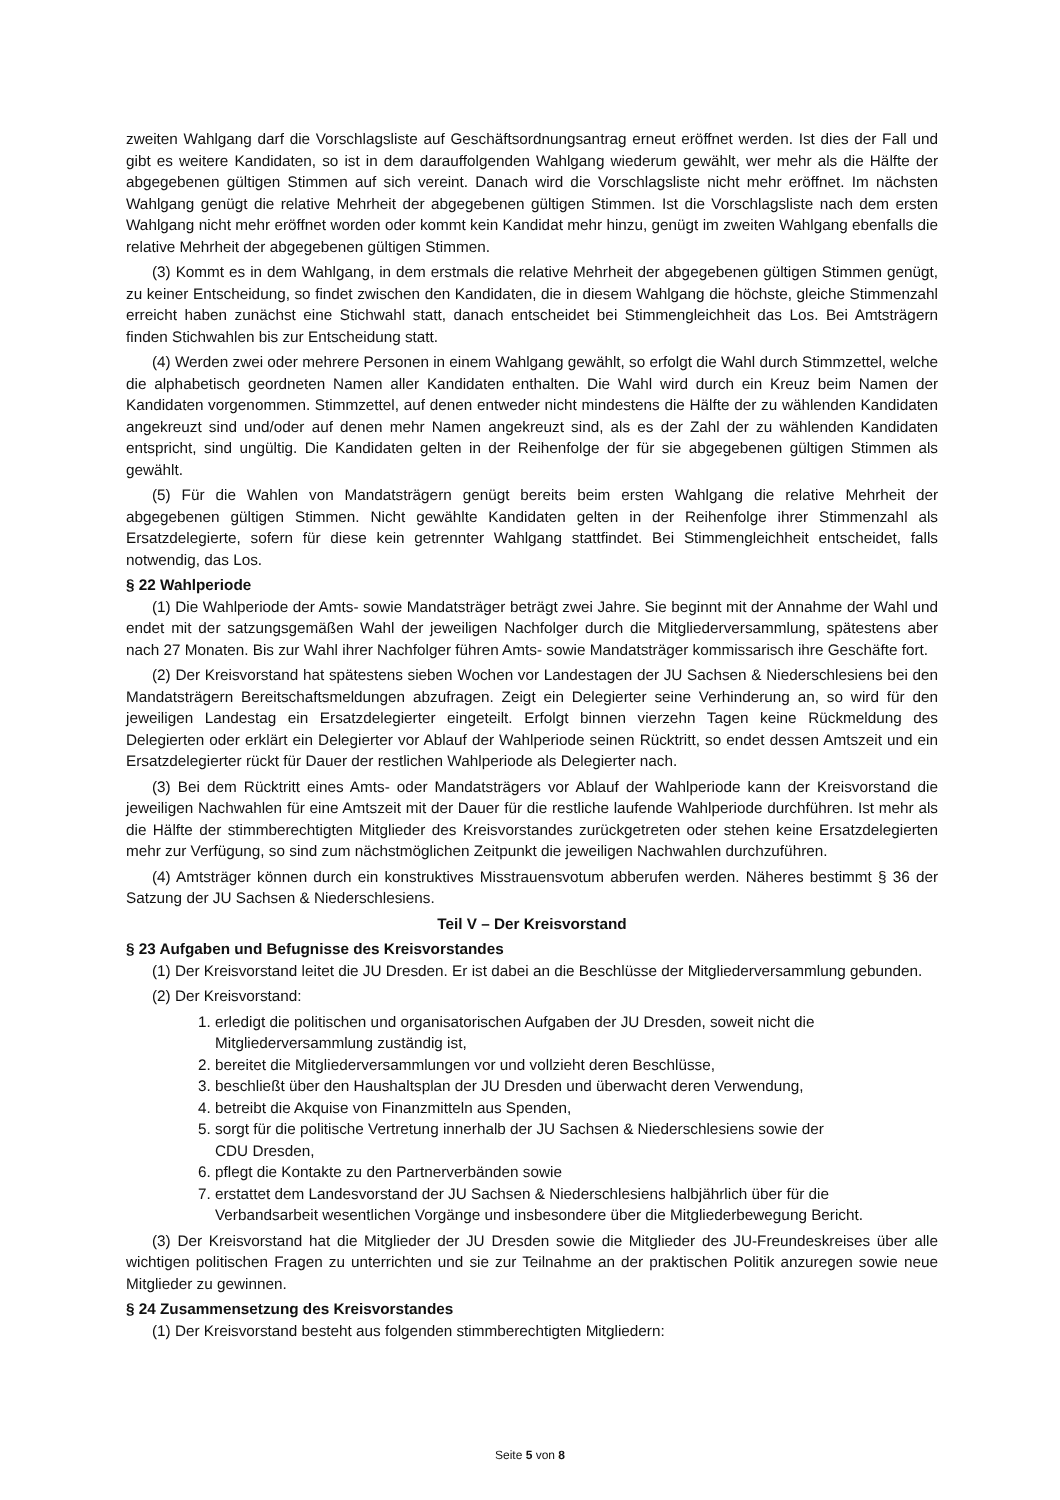zweiten Wahlgang darf die Vorschlagsliste auf Geschäftsordnungsantrag erneut eröffnet werden. Ist dies der Fall und gibt es weitere Kandidaten, so ist in dem darauffolgenden Wahlgang wiederum gewählt, wer mehr als die Hälfte der abgegebenen gültigen Stimmen auf sich vereint. Danach wird die Vorschlagsliste nicht mehr eröffnet. Im nächsten Wahlgang genügt die relative Mehrheit der abgegebenen gültigen Stimmen. Ist die Vorschlagsliste nach dem ersten Wahlgang nicht mehr eröffnet worden oder kommt kein Kandidat mehr hinzu, genügt im zweiten Wahlgang ebenfalls die relative Mehrheit der abgegebenen gültigen Stimmen.
(3) Kommt es in dem Wahlgang, in dem erstmals die relative Mehrheit der abgegebenen gültigen Stimmen genügt, zu keiner Entscheidung, so findet zwischen den Kandidaten, die in diesem Wahlgang die höchste, gleiche Stimmenzahl erreicht haben zunächst eine Stichwahl statt, danach entscheidet bei Stimmengleichheit das Los. Bei Amtsträgern finden Stichwahlen bis zur Entscheidung statt.
(4) Werden zwei oder mehrere Personen in einem Wahlgang gewählt, so erfolgt die Wahl durch Stimmzettel, welche die alphabetisch geordneten Namen aller Kandidaten enthalten. Die Wahl wird durch ein Kreuz beim Namen der Kandidaten vorgenommen. Stimmzettel, auf denen entweder nicht mindestens die Hälfte der zu wählenden Kandidaten angekreuzt sind und/oder auf denen mehr Namen angekreuzt sind, als es der Zahl der zu wählenden Kandidaten entspricht, sind ungültig. Die Kandidaten gelten in der Reihenfolge der für sie abgegebenen gültigen Stimmen als gewählt.
(5) Für die Wahlen von Mandatsträgern genügt bereits beim ersten Wahlgang die relative Mehrheit der abgegebenen gültigen Stimmen. Nicht gewählte Kandidaten gelten in der Reihenfolge ihrer Stimmenzahl als Ersatzdelegierte, sofern für diese kein getrennter Wahlgang stattfindet. Bei Stimmengleichheit entscheidet, falls notwendig, das Los.
§ 22 Wahlperiode
(1) Die Wahlperiode der Amts- sowie Mandatsträger beträgt zwei Jahre. Sie beginnt mit der Annahme der Wahl und endet mit der satzungsgemäßen Wahl der jeweiligen Nachfolger durch die Mitgliederversammlung, spätestens aber nach 27 Monaten. Bis zur Wahl ihrer Nachfolger führen Amts- sowie Mandatsträger kommissarisch ihre Geschäfte fort.
(2) Der Kreisvorstand hat spätestens sieben Wochen vor Landestagen der JU Sachsen & Niederschlesiens bei den Mandatsträgern Bereitschaftsmeldungen abzufragen. Zeigt ein Delegierter seine Verhinderung an, so wird für den jeweiligen Landestag ein Ersatzdelegierter eingeteilt. Erfolgt binnen vierzehn Tagen keine Rückmeldung des Delegierten oder erklärt ein Delegierter vor Ablauf der Wahlperiode seinen Rücktritt, so endet dessen Amtszeit und ein Ersatzdelegierter rückt für Dauer der restlichen Wahlperiode als Delegierter nach.
(3) Bei dem Rücktritt eines Amts- oder Mandatsträgers vor Ablauf der Wahlperiode kann der Kreisvorstand die jeweiligen Nachwahlen für eine Amtszeit mit der Dauer für die restliche laufende Wahlperiode durchführen. Ist mehr als die Hälfte der stimmberechtigten Mitglieder des Kreisvorstandes zurückgetreten oder stehen keine Ersatzdelegierten mehr zur Verfügung, so sind zum nächstmöglichen Zeitpunkt die jeweiligen Nachwahlen durchzuführen.
(4) Amtsträger können durch ein konstruktives Misstrauensvotum abberufen werden. Näheres bestimmt § 36 der Satzung der JU Sachsen & Niederschlesiens.
Teil V – Der Kreisvorstand
§ 23 Aufgaben und Befugnisse des Kreisvorstandes
(1) Der Kreisvorstand leitet die JU Dresden. Er ist dabei an die Beschlüsse der Mitgliederversammlung gebunden.
(2) Der Kreisvorstand:
1. erledigt die politischen und organisatorischen Aufgaben der JU Dresden, soweit nicht die
Mitgliederversammlung zuständig ist,
2. bereitet die Mitgliederversammlungen vor und vollzieht deren Beschlüsse,
3. beschließt über den Haushaltsplan der JU Dresden und überwacht deren Verwendung,
4. betreibt die Akquise von Finanzmitteln aus Spenden,
5. sorgt für die politische Vertretung innerhalb der JU Sachsen & Niederschlesiens sowie der
CDU Dresden,
6. pflegt die Kontakte zu den Partnerverbänden sowie
7. erstattet dem Landesvorstand der JU Sachsen & Niederschlesiens halbjährlich über für die
Verbandsarbeit wesentlichen Vorgänge und insbesondere über die Mitgliederbewegung Bericht.
(3) Der Kreisvorstand hat die Mitglieder der JU Dresden sowie die Mitglieder des JU-Freundeskreises über alle wichtigen politischen Fragen zu unterrichten und sie zur Teilnahme an der praktischen Politik anzuregen sowie neue Mitglieder zu gewinnen.
§ 24 Zusammensetzung des Kreisvorstandes
(1) Der Kreisvorstand besteht aus folgenden stimmberechtigten Mitgliedern:
Seite 5 von 8